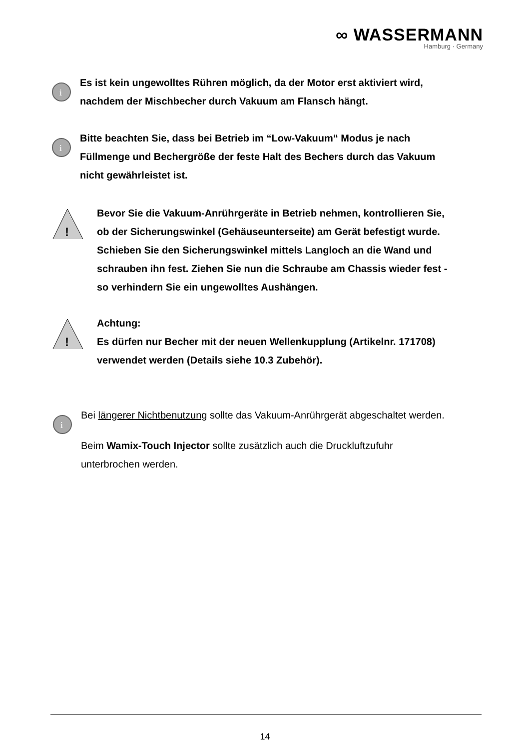∞ WASSERMANN
Hamburg · Germany
i
Es ist kein ungewolltes Rühren möglich, da der Motor erst aktiviert wird,
nachdem der Mischbecher durch Vakuum am Flansch hängt.
i
Bitte beachten Sie, dass bei Betrieb im “Low-Vakuum“ Modus je nach
Füllmenge und Bechergröße der feste Halt des Bechers durch das Vakuum
nicht gewährleistet ist.
!
Bevor Sie die Vakuum-Anrührgeräte in Betrieb nehmen, kontrollieren Sie,
ob der Sicherungswinkel (Gehäuseunterseite) am Gerät befestigt wurde.
Schieben Sie den Sicherungswinkel mittels Langloch an die Wand und
schrauben ihn fest. Ziehen Sie nun die Schraube am Chassis wieder fest -
so verhindern Sie ein ungewolltes Aushängen.
!
Achtung:
Es dürfen nur Becher mit der neuen Wellenkupplung (Artikelnr. 171708)
verwendet werden (Details siehe 10.3 Zubehör).
i
Bei längerer Nichtbenutzung sollte das Vakuum-Anrührgerät abgeschaltet werden.
Beim Wamix-Touch Injector sollte zusätzlich auch die Druckluftzufuhr
unterbrochen werden.
14